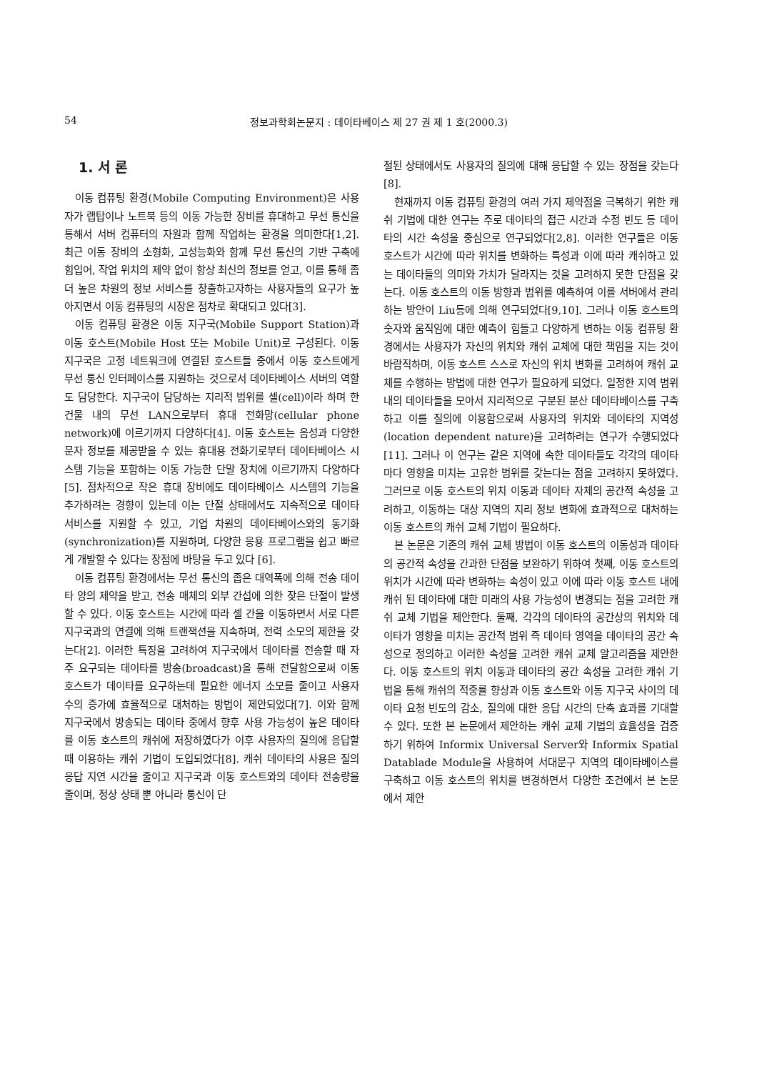54 정보과학회논문지 : 데이타베이스 제 27 권 제 1 호(2000.3)
1. 서 론
이동 컴퓨팅 환경(Mobile Computing Environment)은 사용자가 랩탑이나 노트북 등의 이동 가능한 장비를 휴대하고 무선 통신을 통해서 서버 컴퓨터의 자원과 함께 작업하는 환경을 의미한다[1,2]. 최근 이동 장비의 소형화, 고성능화와 함께 무선 통신의 기반 구축에 힘입어, 작업 위치의 제약 없이 항상 최신의 정보를 얻고, 이를 통해 좀 더 높은 차원의 정보 서비스를 창출하고자하는 사용자들의 요구가 높아지면서 이동 컴퓨팅의 시장은 점차로 확대되고 있다[3].
이동 컴퓨팅 환경은 이동 지구국(Mobile Support Station)과 이동 호스트(Mobile Host 또는 Mobile Unit)로 구성된다. 이동 지구국은 고정 네트워크에 연결된 호스트들 중에서 이동 호스트에게 무선 통신 인터페이스를 지원하는 것으로서 데이타베이스 서버의 역할도 담당한다. 지구국이 담당하는 지리적 범위를 셀(cell)이라 하며 한 건물 내의 무선 LAN으로부터 휴대 전화망(cellular phone network)에 이르기까지 다양하다[4]. 이동 호스트는 음성과 다양한 문자 정보를 제공받을 수 있는 휴대용 전화기로부터 데이타베이스 시스템 기능을 포함하는 이동 가능한 단말 장치에 이르기까지 다양하다[5]. 점차적으로 작은 휴대 장비에도 데이타베이스 시스템의 기능을 추가하려는 경향이 있는데 이는 단절 상태에서도 지속적으로 데이타 서비스를 지원할 수 있고, 기업 차원의 데이타베이스와의 동기화(synchronization)를 지원하며, 다양한 응용 프로그램을 쉽고 빠르게 개발할 수 있다는 장점에 바탕을 두고 있다 [6].
이동 컴퓨팅 환경에서는 무선 통신의 좁은 대역폭에 의해 전송 데이타 양의 제약을 받고, 전송 매체의 외부 간섭에 의한 잦은 단절이 발생할 수 있다. 이동 호스트는 시간에 따라 셀 간을 이동하면서 서로 다른 지구국과의 연결에 의해 트랜잭션을 지속하며, 전력 소모의 제한을 갖는다[2]. 이러한 특징을 고려하여 지구국에서 데이타를 전송할 때 자주 요구되는 데이타를 방송(broadcast)을 통해 전달함으로써 이동 호스트가 데이타를 요구하는데 필요한 에너지 소모를 줄이고 사용자 수의 증가에 효율적으로 대처하는 방법이 제안되었다[7]. 이와 함께 지구국에서 방송되는 데이타 중에서 향후 사용 가능성이 높은 데이타를 이동 호스트의 캐쉬에 저장하였다가 이후 사용자의 질의에 응답할 때 이용하는 캐쉬 기법이 도입되었다[8]. 캐쉬 데이타의 사용은 질의 응답 지연 시간을 줄이고 지구국과 이동 호스트와의 데이타 전송량을 줄이며, 정상 상태 뿐 아니라 통신이 단
절된 상태에서도 사용자의 질의에 대해 응답할 수 있는 장점을 갖는다[8].
현재까지 이동 컴퓨팅 환경의 여러 가지 제약점을 극복하기 위한 캐쉬 기법에 대한 연구는 주로 데이타의 접근 시간과 수정 빈도 등 데이타의 시간 속성을 중심으로 연구되었다[2,8]. 이러한 연구들은 이동 호스트가 시간에 따라 위치를 변화하는 특성과 이에 따라 캐쉬하고 있는 데이타들의 의미와 가치가 달라지는 것을 고려하지 못한 단점을 갖는다. 이동 호스트의 이동 방향과 범위를 예측하여 이를 서버에서 관리하는 방안이 Liu등에 의해 연구되었다[9,10]. 그러나 이동 호스트의 숫자와 움직임에 대한 예측이 힘들고 다양하게 변하는 이동 컴퓨팅 환경에서는 사용자가 자신의 위치와 캐쉬 교체에 대한 책임을 지는 것이 바람직하며, 이동 호스트 스스로 자신의 위치 변화를 고려하여 캐쉬 교체를 수행하는 방법에 대한 연구가 필요하게 되었다. 일정한 지역 범위 내의 데이타들을 모아서 지리적으로 구분된 분산 데이타베이스를 구축하고 이를 질의에 이용함으로써 사용자의 위치와 데이타의 지역성(location dependent nature)을 고려하려는 연구가 수행되었다[11]. 그러나 이 연구는 같은 지역에 속한 데이타들도 각각의 데이타마다 영향을 미치는 고유한 범위를 갖는다는 점을 고려하지 못하였다. 그러므로 이동 호스트의 위치 이동과 데이타 자체의 공간적 속성을 고려하고, 이동하는 대상 지역의 지리 정보 변화에 효과적으로 대처하는 이동 호스트의 캐쉬 교체 기법이 필요하다.
본 논문은 기존의 캐쉬 교체 방법이 이동 호스트의 이동성과 데이타의 공간적 속성을 간과한 단점을 보완하기 위하여 첫째, 이동 호스트의 위치가 시간에 따라 변화하는 속성이 있고 이에 따라 이동 호스트 내에 캐쉬 된 데이타에 대한 미래의 사용 가능성이 변경되는 점을 고려한 캐쉬 교체 기법을 제안한다. 둘째, 각각의 데이타의 공간상의 위치와 데이타가 영향을 미치는 공간적 범위 즉 데이타 영역을 데이타의 공간 속성으로 정의하고 이러한 속성을 고려한 캐쉬 교체 알고리즘을 제안한다. 이동 호스트의 위치 이동과 데이타의 공간 속성을 고려한 캐쉬 기법을 통해 캐쉬의 적중률 향상과 이동 호스트와 이동 지구국 사이의 데이타 요청 빈도의 감소, 질의에 대한 응답 시간의 단축 효과를 기대할 수 있다. 또한 본 논문에서 제안하는 캐쉬 교체 기법의 효율성을 검증하기 위하여 Informix Universal Server와 Informix Spatial Datablade Module을 사용하여 서대문구 지역의 데이타베이스를 구축하고 이동 호스트의 위치를 변경하면서 다양한 조건에서 본 논문에서 제안